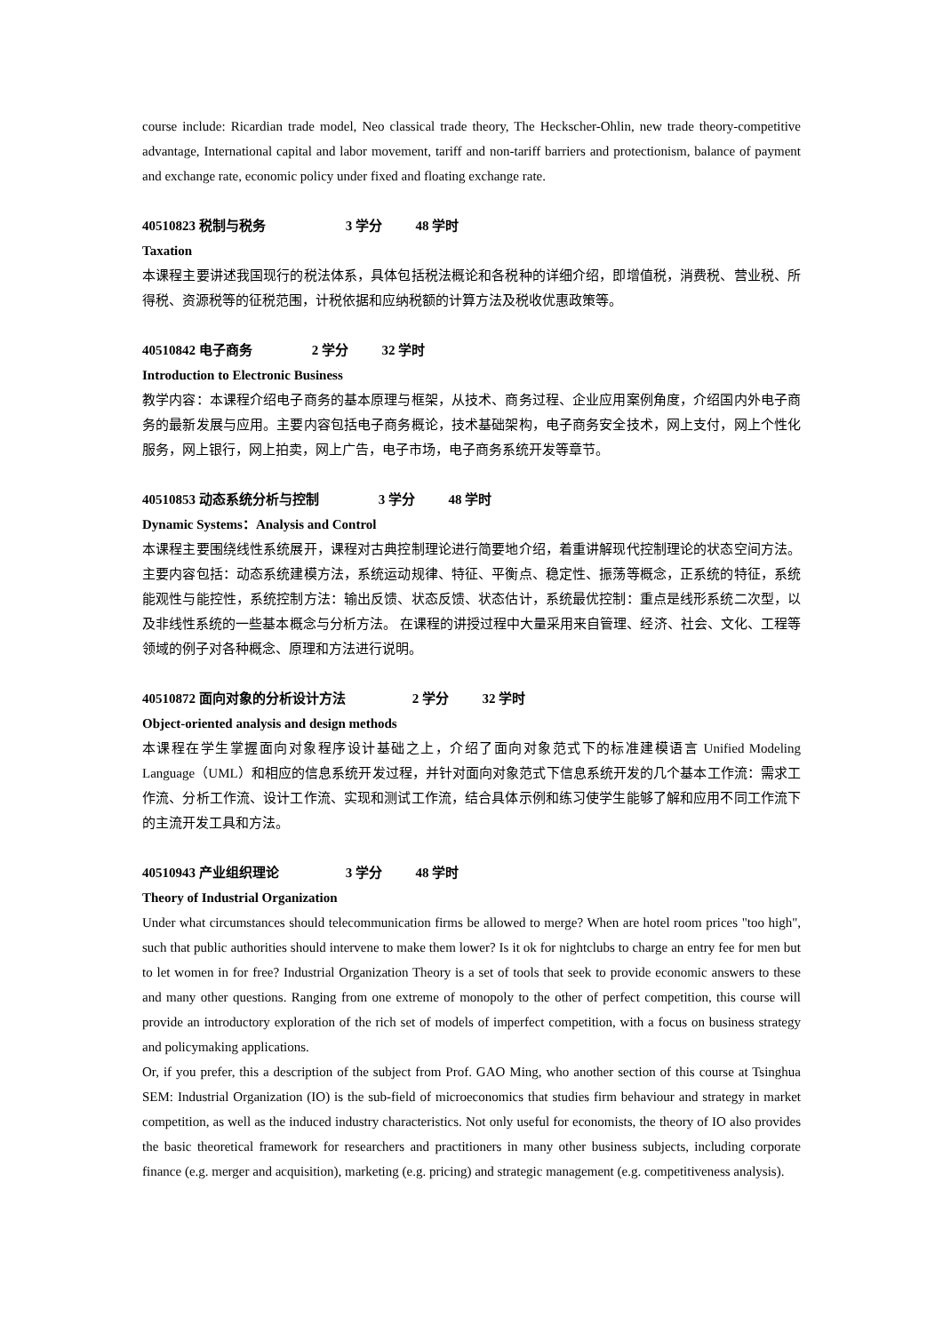course include: Ricardian trade model, Neo classical trade theory, The Heckscher-Ohlin, new trade theory-competitive advantage, International capital and labor movement, tariff and non-tariff barriers and protectionism, balance of payment and exchange rate, economic policy under fixed and floating exchange rate.
40510823 税制与税务 3 学分 48 学时
Taxation
本课程主要讲述我国现行的税法体系，具体包括税法概论和各税种的详细介绍，即增值税，消费税、营业税、所得税、资源税等的征税范围，计税依据和应纳税额的计算方法及税收优惠政策等。
40510842 电子商务 2 学分 32 学时
Introduction to Electronic Business
教学内容：本课程介绍电子商务的基本原理与框架，从技术、商务过程、企业应用案例角度，介绍国内外电子商务的最新发展与应用。主要内容包括电子商务概论，技术基础架构，电子商务安全技术，网上支付，网上个性化服务，网上银行，网上拍卖，网上广告，电子市场，电子商务系统开发等章节。
40510853 动态系统分析与控制 3 学分 48 学时
Dynamic Systems：Analysis and Control
本课程主要围绕线性系统展开，课程对古典控制理论进行简要地介绍，着重讲解现代控制理论的状态空间方法。主要内容包括：动态系统建模方法，系统运动规律、特征、平衡点、稳定性、振荡等概念，正系统的特征，系统能观性与能控性，系统控制方法：输出反馈、状态反馈、状态估计，系统最优控制：重点是线形系统二次型，以及非线性系统的一些基本概念与分析方法。 在课程的讲授过程中大量采用来自管理、经济、社会、文化、工程等领域的例子对各种概念、原理和方法进行说明。
40510872 面向对象的分析设计方法 2 学分 32 学时
Object-oriented analysis and design methods
本课程在学生掌握面向对象程序设计基础之上，介绍了面向对象范式下的标准建模语言 Unified Modeling Language（UML）和相应的信息系统开发过程，并针对面向对象范式下信息系统开发的几个基本工作流：需求工作流、分析工作流、设计工作流、实现和测试工作流，结合具体示例和练习使学生能够了解和应用不同工作流下的主流开发工具和方法。
40510943 产业组织理论 3 学分 48 学时
Theory of Industrial Organization
Under what circumstances should telecommunication firms be allowed to merge? When are hotel room prices "too high", such that public authorities should intervene to make them lower? Is it ok for nightclubs to charge an entry fee for men but to let women in for free? Industrial Organization Theory is a set of tools that seek to provide economic answers to these and many other questions. Ranging from one extreme of monopoly to the other of perfect competition, this course will provide an introductory exploration of the rich set of models of imperfect competition, with a focus on business strategy and policymaking applications.
Or, if you prefer, this a description of the subject from Prof. GAO Ming, who another section of this course at Tsinghua SEM: Industrial Organization (IO) is the sub-field of microeconomics that studies firm behaviour and strategy in market competition, as well as the induced industry characteristics. Not only useful for economists, the theory of IO also provides the basic theoretical framework for researchers and practitioners in many other business subjects, including corporate finance (e.g. merger and acquisition), marketing (e.g. pricing) and strategic management (e.g. competitiveness analysis).